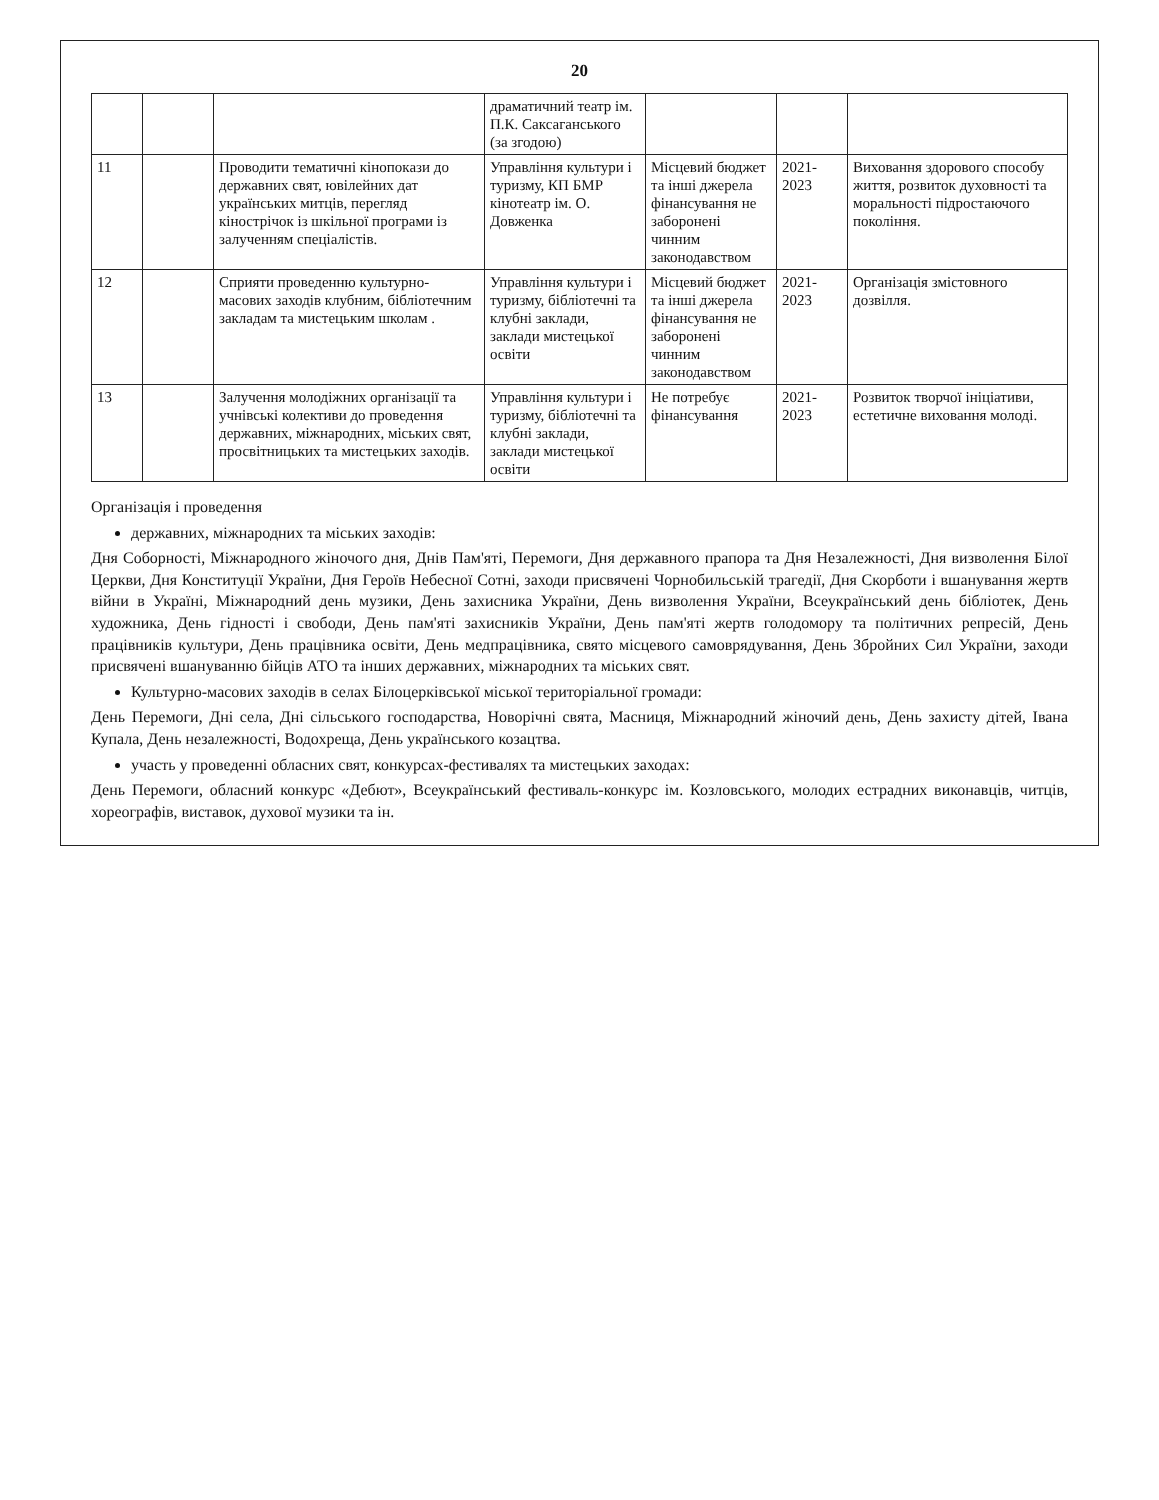20
| | | | драматичний театр ім. П.К. Саксаганського (за згодою) | | | |
| 11 | | Проводити тематичні кінопокази до державних свят, ювілейних дат українських митців, перегляд кінострічок із шкільної програми із залученням спеціалістів. | Управління культури і туризму, КП БМР кінотеатр ім. О. Довженка | Місцевий бюджет та інші джерела фінансування не заборонені чинним законодавством | 2021-2023 | Виховання здорового способу життя, розвиток духовності та моральності підростаючого покоління. |
| 12 | | Сприяти проведенню культурно-масових заходів клубним, бібліотечним закладам та мистецьким школам . | Управління культури і туризму, бібліотечні та клубні заклади, заклади мистецької освіти | Місцевий бюджет та інші джерела фінансування не заборонені чинним законодавством | 2021-2023 | Організація змістовного дозвілля. |
| 13 | | Залучення молодіжних організації та учнівські колективи до проведення державних, міжнародних, міських свят, просвітницьких та мистецьких заходів. | Управління культури і туризму, бібліотечні та клубні заклади, заклади мистецької освіти | Не потребує фінансування | 2021-2023 | Розвиток творчої ініціативи, естетичне виховання молоді. |
Організація і проведення
державних, міжнародних та міських заходів:
Дня Соборності, Міжнародного жіночого дня, Днів Пам'яті, Перемоги, Дня державного прапора та Дня Незалежності, Дня визволення Білої Церкви, Дня Конституції України, Дня Героїв Небесної Сотні, заходи присвячені Чорнобильській трагедії, Дня Скорботи і вшанування жертв війни в Україні, Міжнародний день музики, День захисника України, День визволення України, Всеукраїнський день бібліотек, День художника, День гідності і свободи, День пам'яті захисників України, День пам'яті жертв голодомору та політичних репресій, День працівників культури, День працівника освіти, День медпрацівника, свято місцевого самоврядування, День Збройних Сил України, заходи присвячені вшануванню бійців АТО та інших державних, міжнародних та міських свят.
Культурно-масових заходів в селах Білоцерківської міської територіальної громади:
День Перемоги, Дні села, Дні сільського господарства, Новорічні свята, Масниця, Міжнародний жіночий день, День захисту дітей, Івана Купала, День незалежності, Водохреща, День українського козацтва.
участь у проведенні обласних свят, конкурсах-фестивалях та мистецьких заходах:
День Перемоги, обласний конкурс «Дебют», Всеукраїнський фестиваль-конкурс ім. Козловського, молодих естрадних виконавців, читців, хореографів, виставок, духової музики та ін.